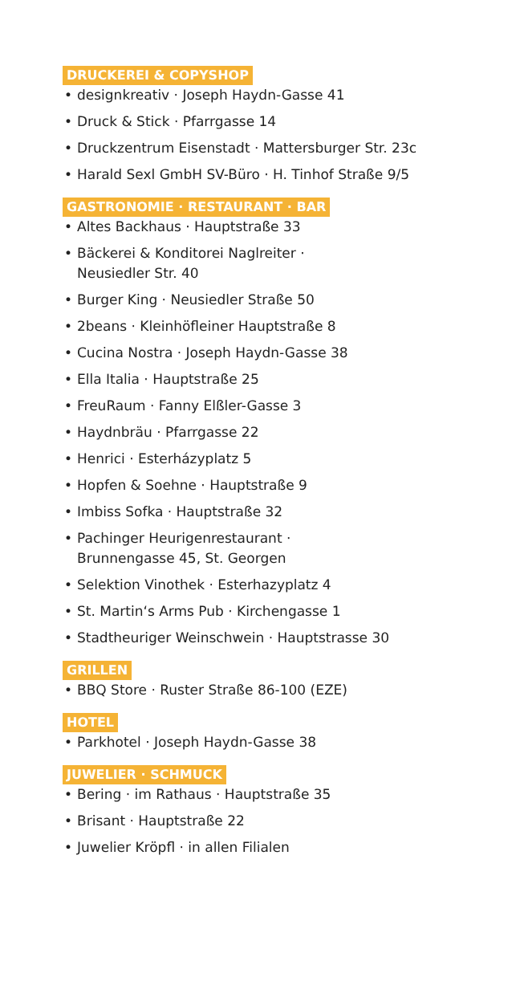DRUCKEREI & COPYSHOP
• designkreativ · Joseph Haydn-Gasse 41
• Druck & Stick · Pfarrgasse 14
• Druckzentrum Eisenstadt · Mattersburger Str. 23c
• Harald Sexl GmbH SV-Büro · H. Tinhof Straße 9/5
GASTRONOMIE · RESTAURANT · BAR
• Altes Backhaus · Hauptstraße 33
• Bäckerei & Konditorei Naglreiter ·
Neusiedler Str. 40
• Burger King · Neusiedler Straße 50
• 2beans · Kleinhöfleiner Hauptstraße 8
• Cucina Nostra · Joseph Haydn-Gasse 38
• Ella Italia · Hauptstraße 25
• FreuRaum · Fanny Elßler-Gasse 3
• Haydnbräu · Pfarrgasse 22
• Henrici · Esterházyplatz 5
• Hopfen & Soehne · Hauptstraße 9
• Imbiss Sofka · Hauptstraße 32
• Pachinger Heurigenrestaurant ·
Brunnengasse 45, St. Georgen
• Selektion Vinothek · Esterhazyplatz 4
• St. Martin‘s Arms Pub · Kirchengasse 1
• Stadtheuriger Weinschwein · Hauptstrasse 30
GRILLEN
• BBQ Store · Ruster Straße 86-100 (EZE)
HOTEL
• Parkhotel · Joseph Haydn-Gasse 38
JUWELIER · SCHMUCK
• Bering · im Rathaus · Hauptstraße 35
• Brisant · Hauptstraße 22
• Juwelier Kröpfl · in allen Filialen